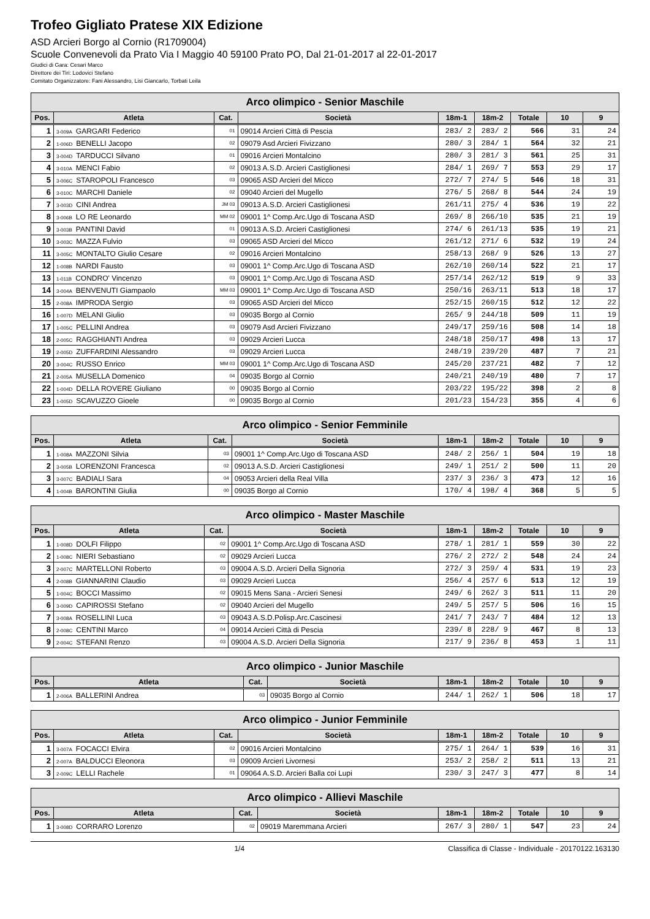Trofeo Gigliato Pratese XIX Edizione
ASD Arcieri Borgo al Cornio (R1709004)
Scuole Convenevoli da Prato Via I Maggio 40 59100 Prato PO, Dal 21-01-2017 al 22-01-2017
Giudici di Gara: Cesari Marco
Direttore dei Tiri: Lodovici Stefano
Comitato Organizzatore: Fani Alessandro, Lisi Giancarlo, Torbati Leila
| Arco olimpico - Senior Maschile | | | | | | | | |
| --- | --- | --- | --- | --- | --- | --- | --- | --- |
| Pos. | Atleta | Cat. | Società | 18m-1 | 18m-2 | Totale | 10 | 9 |
| 1 | 3-009A GARGARI Federico | 01 | 09014 Arcieri Città di Pescia | 283/ 2 | 283/ 2 | 566 | 31 | 24 |
| 2 | 1-006D BENELLI Jacopo | 02 | 09079 Asd Arcieri Fivizzano | 280/ 3 | 284/ 1 | 564 | 32 | 21 |
| 3 | 3-004D TARDUCCI Silvano | 01 | 09016 Arcieri Montalcino | 280/ 3 | 281/ 3 | 561 | 25 | 31 |
| 4 | 3-010A MENCI Fabio | 02 | 09013 A.S.D. Arcieri Castiglionesi | 284/ 1 | 269/ 7 | 553 | 29 | 17 |
| 5 | 3-006C STAROPOLI Francesco | 03 | 09065 ASD Arcieri del Micco | 272/ 7 | 274/ 5 | 546 | 18 | 31 |
| 6 | 3-010C MARCHI Daniele | 02 | 09040 Arcieri del Mugello | 276/ 5 | 268/ 8 | 544 | 24 | 19 |
| 7 | 3-003D CINI Andrea | JM 03 | 09013 A.S.D. Arcieri Castiglionesi | 261/11 | 275/ 4 | 536 | 19 | 22 |
| 8 | 3-006B LO RE Leonardo | MM 02 | 09001 1^ Comp.Arc.Ugo di Toscana ASD | 269/ 8 | 266/10 | 535 | 21 | 19 |
| 9 | 3-003B PANTINI David | 01 | 09013 A.S.D. Arcieri Castiglionesi | 274/ 6 | 261/13 | 535 | 19 | 21 |
| 10 | 3-003C MAZZA Fulvio | 03 | 09065 ASD Arcieri del Micco | 261/12 | 271/ 6 | 532 | 19 | 24 |
| 11 | 3-005C MONTALTO Giulio Cesare | 02 | 09016 Arcieri Montalcino | 258/13 | 268/ 9 | 526 | 13 | 27 |
| 12 | 1-008B NARDI Fausto | 03 | 09001 1^ Comp.Arc.Ugo di Toscana ASD | 262/10 | 260/14 | 522 | 21 | 17 |
| 13 | 1-011B CONDRO' Vincenzo | 03 | 09001 1^ Comp.Arc.Ugo di Toscana ASD | 257/14 | 262/12 | 519 | 9 | 33 |
| 14 | 3-004A BENVENUTI Giampaolo | MM 03 | 09001 1^ Comp.Arc.Ugo di Toscana ASD | 250/16 | 263/11 | 513 | 18 | 17 |
| 15 | 2-008A IMPRODA Sergio | 03 | 09065 ASD Arcieri del Micco | 252/15 | 260/15 | 512 | 12 | 22 |
| 16 | 1-007D MELANI Giulio | 03 | 09035 Borgo al Cornio | 265/ 9 | 244/18 | 509 | 11 | 19 |
| 17 | 1-005C PELLINI Andrea | 03 | 09079 Asd Arcieri Fivizzano | 249/17 | 259/16 | 508 | 14 | 18 |
| 18 | 2-005C RAGGHIANTI Andrea | 03 | 09029 Arcieri Lucca | 248/18 | 250/17 | 498 | 13 | 17 |
| 19 | 2-005D ZUFFARDINI Alessandro | 03 | 09029 Arcieri Lucca | 248/19 | 239/20 | 487 | 7 | 21 |
| 20 | 3-004C RUSSO Enrico | MM 03 | 09001 1^ Comp.Arc.Ugo di Toscana ASD | 245/20 | 237/21 | 482 | 7 | 12 |
| 21 | 2-005A MUSELLA Domenico | 04 | 09035 Borgo al Cornio | 240/21 | 240/19 | 480 | 7 | 17 |
| 22 | 1-004D DELLA ROVERE Giuliano | 00 | 09035 Borgo al Cornio | 203/22 | 195/22 | 398 | 2 | 8 |
| 23 | 1-005D SCAVUZZO Gioele | 00 | 09035 Borgo al Cornio | 201/23 | 154/23 | 355 | 4 | 6 |
| Arco olimpico - Senior Femminile | | | | | | | | |
| --- | --- | --- | --- | --- | --- | --- | --- | --- |
| Pos. | Atleta | Cat. | Società | 18m-1 | 18m-2 | Totale | 10 | 9 |
| 1 | 1-008A MAZZONI Silvia | 03 | 09001 1^ Comp.Arc.Ugo di Toscana ASD | 248/ 2 | 256/ 1 | 504 | 19 | 18 |
| 2 | 3-005B LORENZONI Francesca | 02 | 09013 A.S.D. Arcieri Castiglionesi | 249/ 1 | 251/ 2 | 500 | 11 | 20 |
| 3 | 3-007C BADIALI Sara | 04 | 09053 Arcieri della Real Villa | 237/ 3 | 236/ 3 | 473 | 12 | 16 |
| 4 | 1-004B BARONTINI Giulia | 00 | 09035 Borgo al Cornio | 170/ 4 | 198/ 4 | 368 | 5 | 5 |
| Arco olimpico - Master Maschile | | | | | | | | |
| --- | --- | --- | --- | --- | --- | --- | --- | --- |
| Pos. | Atleta | Cat. | Società | 18m-1 | 18m-2 | Totale | 10 | 9 |
| 1 | 1-008D DOLFI Filippo | 02 | 09001 1^ Comp.Arc.Ugo di Toscana ASD | 278/ 1 | 281/ 1 | 559 | 30 | 22 |
| 2 | 1-008C NIERI Sebastiano | 02 | 09029 Arcieri Lucca | 276/ 2 | 272/ 2 | 548 | 24 | 24 |
| 3 | 2-007C MARTELLONI Roberto | 03 | 09004 A.S.D. Arcieri Della Signoria | 272/ 3 | 259/ 4 | 531 | 19 | 23 |
| 4 | 2-008B GIANNARINI Claudio | 03 | 09029 Arcieri Lucca | 256/ 4 | 257/ 6 | 513 | 12 | 19 |
| 5 | 1-004C BOCCI Massimo | 02 | 09015 Mens Sana - Arcieri Senesi | 249/ 6 | 262/ 3 | 511 | 11 | 20 |
| 6 | 3-009D CAPIROSSI Stefano | 02 | 09040 Arcieri del Mugello | 249/ 5 | 257/ 5 | 506 | 16 | 15 |
| 7 | 3-008A ROSELLINI Luca | 03 | 09043 A.S.D.Polisp.Arc.Cascinesi | 241/ 7 | 243/ 7 | 484 | 12 | 13 |
| 8 | 2-008C CENTINI Marco | 04 | 09014 Arcieri Città di Pescia | 239/ 8 | 228/ 9 | 467 | 8 | 13 |
| 9 | 2-004C STEFANI Renzo | 03 | 09004 A.S.D. Arcieri Della Signoria | 217/ 9 | 236/ 8 | 453 | 1 | 11 |
| Arco olimpico - Junior Maschile | | | | | | | | |
| --- | --- | --- | --- | --- | --- | --- | --- | --- |
| Pos. | Atleta | Cat. | Società | 18m-1 | 18m-2 | Totale | 10 | 9 |
| 1 | 2-006A BALLERINI Andrea | 03 | 09035 Borgo al Cornio | 244/ 1 | 262/ 1 | 506 | 18 | 17 |
| Arco olimpico - Junior Femminile | | | | | | | | |
| --- | --- | --- | --- | --- | --- | --- | --- | --- |
| Pos. | Atleta | Cat. | Società | 18m-1 | 18m-2 | Totale | 10 | 9 |
| 1 | 3-007A FOCACCI Elvira | 02 | 09016 Arcieri Montalcino | 275/ 1 | 264/ 1 | 539 | 16 | 31 |
| 2 | 2-007A BALDUCCI Eleonora | 03 | 09009 Arcieri Livornesi | 253/ 2 | 258/ 2 | 511 | 13 | 21 |
| 3 | 2-009C LELLI Rachele | 01 | 09064 A.S.D. Arcieri Balla coi Lupi | 230/ 3 | 247/ 3 | 477 | 8 | 14 |
| Arco olimpico - Allievi Maschile | | | | | | | | |
| --- | --- | --- | --- | --- | --- | --- | --- | --- |
| Pos. | Atleta | Cat. | Società | 18m-1 | 18m-2 | Totale | 10 | 9 |
| 1 | 3-008D CORRARO Lorenzo | 02 | 09019 Maremmana Arcieri | 267/ 3 | 280/ 1 | 547 | 23 | 24 |
1/4 Classifica di Classe - Individuale - 20170122.163130